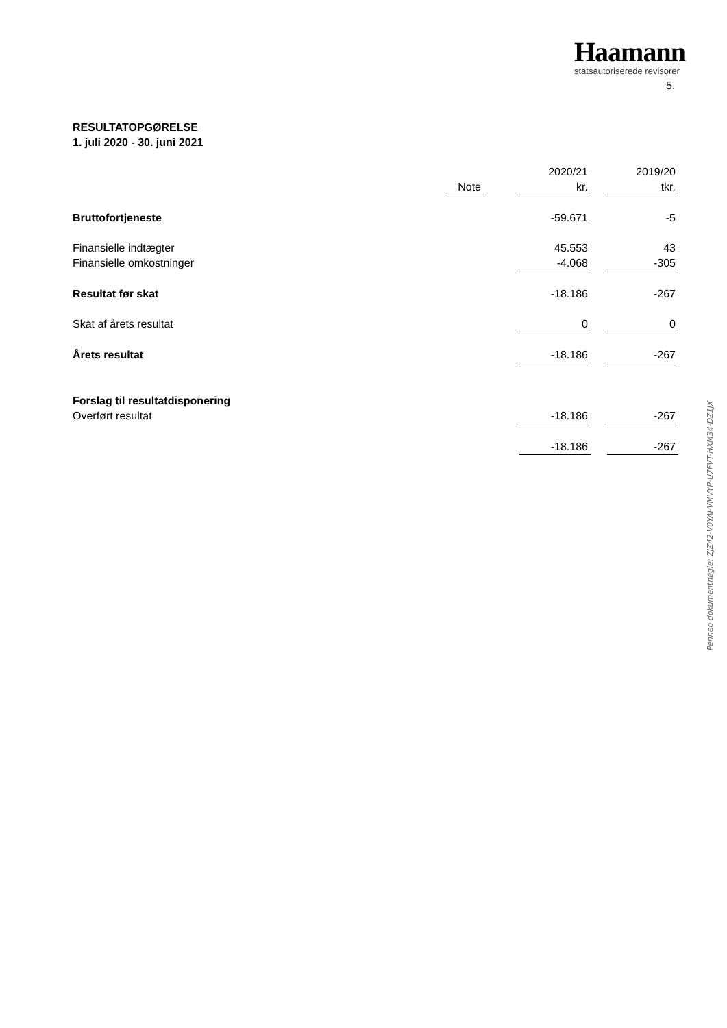Haamann
statsautoriserede revisorer
5.
RESULTATOPGØRELSE
1. juli 2020 - 30. juni 2021
| | | | 2020/21 | | 2019/20 |
| | Note | | kr. | | tkr. |
| Bruttofortjeneste | | | -59.671 | | -5 |
| Finansielle indtægter | | | 45.553 | | 43 |
| Finansielle omkostninger | | | -4.068 | | -305 |
| Resultat før skat | | | -18.186 | | -267 |
| Skat af årets resultat | | | 0 | | 0 |
| Årets resultat | | | -18.186 | | -267 |
| Forslag til resultatdisponering | | | | | |
| Overført resultat | | | -18.186 | | -267 |
| | | | -18.186 | | -267 |
Penneo dokumentnøgle: ZJZ42-V0YAI-VMVYP-U7FVT-HXM34-DZ1JX